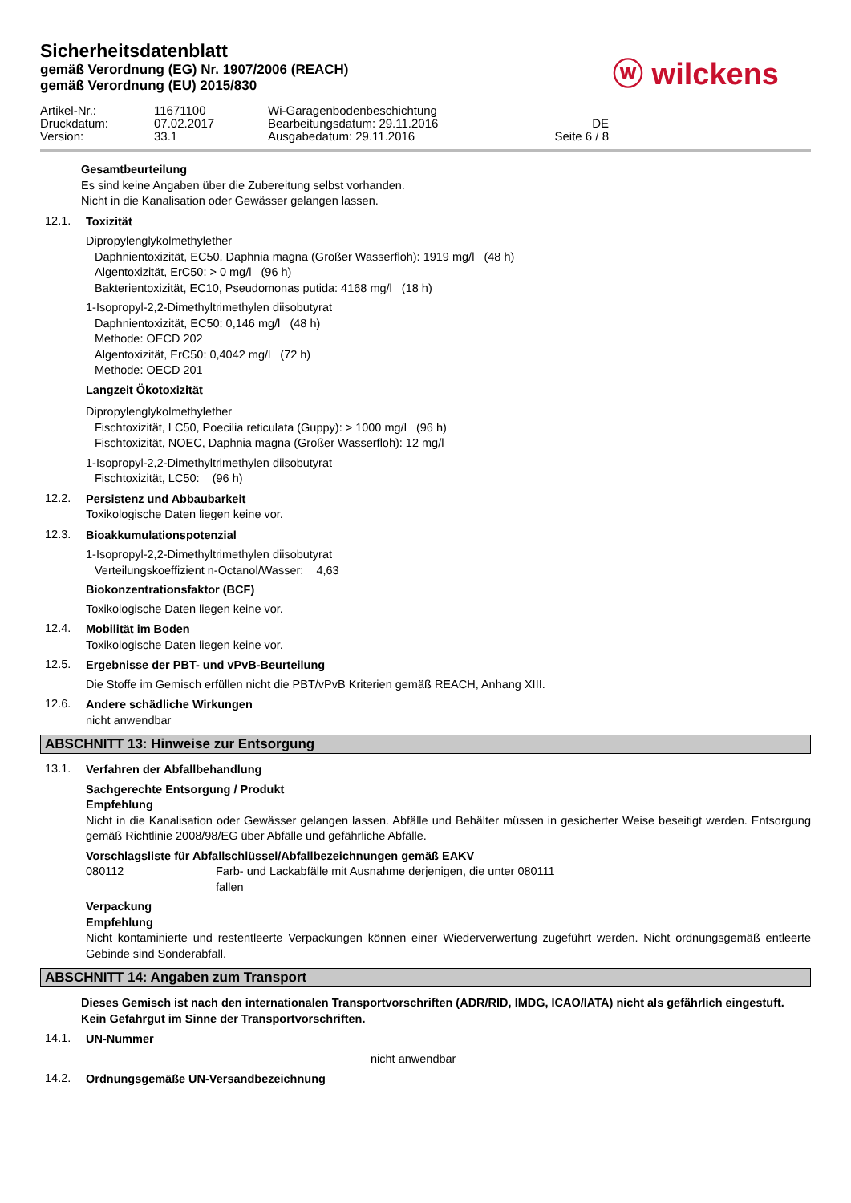Sicherheitsdatenblatt
gemäß Verordnung (EG) Nr. 1907/2006 (REACH)
gemäß Verordnung (EU) 2015/830
ⓦ wilckens
Artikel-Nr.: 11671100 Wi-Garagenbodenbeschichtung Druckdatum: 07.02.2017 Bearbeitungsdatum: 29.11.2016 DE Version: 33.1 Ausgabedatum: 29.11.2016 Seite 6 / 8
Gesamtbeurteilung
Es sind keine Angaben über die Zubereitung selbst vorhanden.
Nicht in die Kanalisation oder Gewässer gelangen lassen.
12.1.
Toxizität
Dipropylenglykolmethylether
Daphnientoxizität, EC50, Daphnia magna (Großer Wasserfloh): 1919 mg/l (48 h)
Algentoxizität, ErC50: > 0 mg/l (96 h)
Bakterientoxizität, EC10, Pseudomonas putida: 4168 mg/l (18 h)
1-Isopropyl-2,2-Dimethyltrimethylen diisobutyrat
Daphnientoxizität, EC50: 0,146 mg/l (48 h)
Methode: OECD 202
Algentoxizität, ErC50: 0,4042 mg/l (72 h)
Methode: OECD 201
Langzeit Ökotoxizität
Dipropylenglykolmethylether
Fischtoxizität, LC50, Poecilia reticulata (Guppy): > 1000 mg/l (96 h)
Fischtoxizität, NOEC, Daphnia magna (Großer Wasserfloh): 12 mg/l
1-Isopropyl-2,2-Dimethyltrimethylen diisobutyrat
Fischtoxizität, LC50: (96 h)
12.2.
Persistenz und Abbaubarkeit
Toxikologische Daten liegen keine vor.
12.3.
Bioakkumulationspotenzial
1-Isopropyl-2,2-Dimethyltrimethylen diisobutyrat
Verteilungskoeffizient n-Octanol/Wasser: 4,63
Biokonzentrationsfaktor (BCF)
Toxikologische Daten liegen keine vor.
12.4.
Mobilität im Boden
Toxikologische Daten liegen keine vor.
12.5.
Ergebnisse der PBT- und vPvB-Beurteilung
Die Stoffe im Gemisch erfüllen nicht die PBT/vPvB Kriterien gemäß REACH, Anhang XIII.
12.6.
Andere schädliche Wirkungen
nicht anwendbar
ABSCHNITT 13: Hinweise zur Entsorgung
13.1.
Verfahren der Abfallbehandlung
Sachgerechte Entsorgung / Produkt
Empfehlung
Nicht in die Kanalisation oder Gewässer gelangen lassen. Abfälle und Behälter müssen in gesicherter Weise beseitigt werden. Entsorgung gemäß Richtlinie 2008/98/EG über Abfälle und gefährliche Abfälle.
Vorschlagsliste für Abfallschlüssel/Abfallbezeichnungen gemäß EAKV
080112
Farb- und Lackabfälle mit Ausnahme derjenigen, die unter 080111 fallen
Verpackung
Empfehlung
Nicht kontaminierte und restentleerte Verpackungen können einer Wiederverwertung zugeführt werden. Nicht ordnungsgemäß entleerte Gebinde sind Sonderabfall.
ABSCHNITT 14: Angaben zum Transport
Dieses Gemisch ist nach den internationalen Transportvorschriften (ADR/RID, IMDG, ICAO/IATA) nicht als gefährlich eingestuft.
Kein Gefahrgut im Sinne der Transportvorschriften.
14.1.
UN-Nummer
nicht anwendbar
14.2.
Ordnungsgemäße UN-Versandbezeichnung